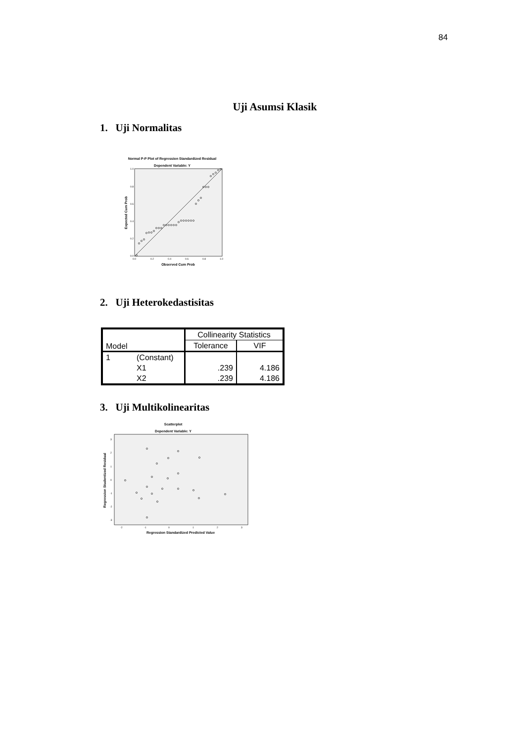84
Uji Asumsi Klasik
1. Uji Normalitas
Normal P-P Plot of Regression Standardized Residual
Dependent Variable: Y
1.0
0.8
0.6
0.4
0.2
0.0
0.0
0.2
0.4
0.6
0.8
1.0
Observed Cum Prob
Expected Cum Prob
2. Uji Heterokedastisitas
| Model | | Collinearity Statistics | |
| --- | --- | --- | --- |
| | | Tolerance | VIF |
| 1 | (Constant) | | |
| | X1 | .239 | 4.186 |
| | X2 | .239 | 4.186 |
3. Uji Multikolinearitas
Scatterplot
Dependent Variable: Y
3
2
1
0
-1
-2
-3
-2
-1
0
1
2
3
Regression Standardized Predicted Value
Regression Studentized Residual